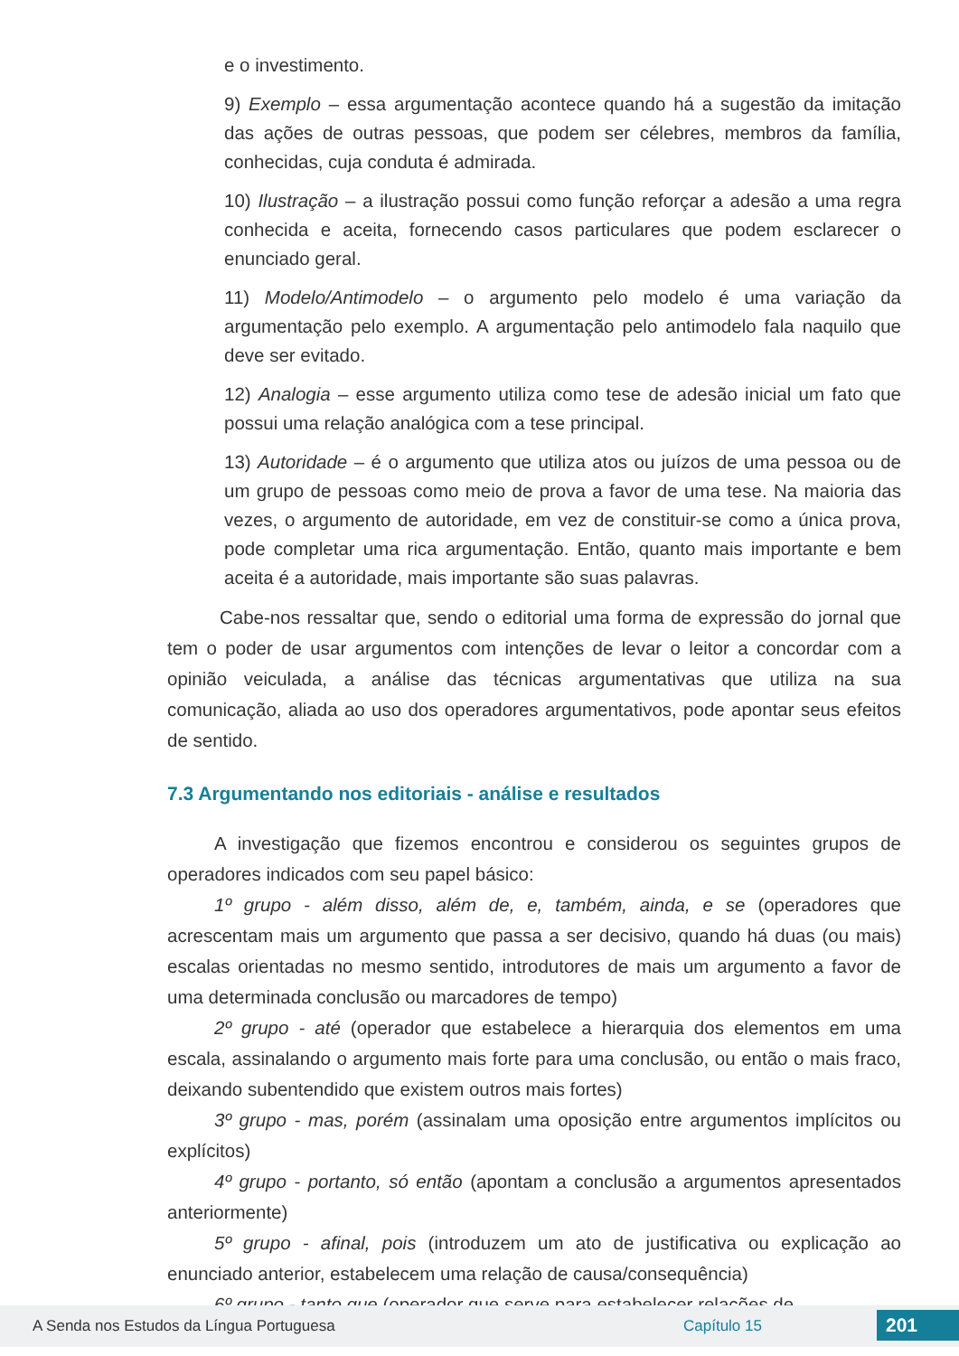e o investimento.
9) Exemplo – essa argumentação acontece quando há a sugestão da imitação das ações de outras pessoas, que podem ser célebres, membros da família, conhecidas, cuja conduta é admirada.
10) Ilustração – a ilustração possui como função reforçar a adesão a uma regra conhecida e aceita, fornecendo casos particulares que podem esclarecer o enunciado geral.
11) Modelo/Antimodelo – o argumento pelo modelo é uma variação da argumentação pelo exemplo. A argumentação pelo antimodelo fala naquilo que deve ser evitado.
12) Analogia – esse argumento utiliza como tese de adesão inicial um fato que possui uma relação analógica com a tese principal.
13) Autoridade – é o argumento que utiliza atos ou juízos de uma pessoa ou de um grupo de pessoas como meio de prova a favor de uma tese. Na maioria das vezes, o argumento de autoridade, em vez de constituir-se como a única prova, pode completar uma rica argumentação. Então, quanto mais importante e bem aceita é a autoridade, mais importante são suas palavras.
Cabe-nos ressaltar que, sendo o editorial uma forma de expressão do jornal que tem o poder de usar argumentos com intenções de levar o leitor a concordar com a opinião veiculada, a análise das técnicas argumentativas que utiliza na sua comunicação, aliada ao uso dos operadores argumentativos, pode apontar seus efeitos de sentido.
7.3 Argumentando nos editoriais - análise e resultados
A investigação que fizemos encontrou e considerou os seguintes grupos de operadores indicados com seu papel básico:
1º grupo - além disso, além de, e, também, ainda, e se (operadores que acrescentam mais um argumento que passa a ser decisivo, quando há duas (ou mais) escalas orientadas no mesmo sentido, introdutores de mais um argumento a favor de uma determinada conclusão ou marcadores de tempo)
2º grupo - até (operador que estabelece a hierarquia dos elementos em uma escala, assinalando o argumento mais forte para uma conclusão, ou então o mais fraco, deixando subentendido que existem outros mais fortes)
3º grupo - mas, porém (assinalam uma oposição entre argumentos implícitos ou explícitos)
4º grupo - portanto, só então (apontam a conclusão a argumentos apresentados anteriormente)
5º grupo - afinal, pois (introduzem um ato de justificativa ou explicação ao enunciado anterior, estabelecem uma relação de causa/consequência)
6º grupo - tanto que (operador que serve para estabelecer relações de
A Senda nos Estudos da Língua Portuguesa Capítulo 15 201